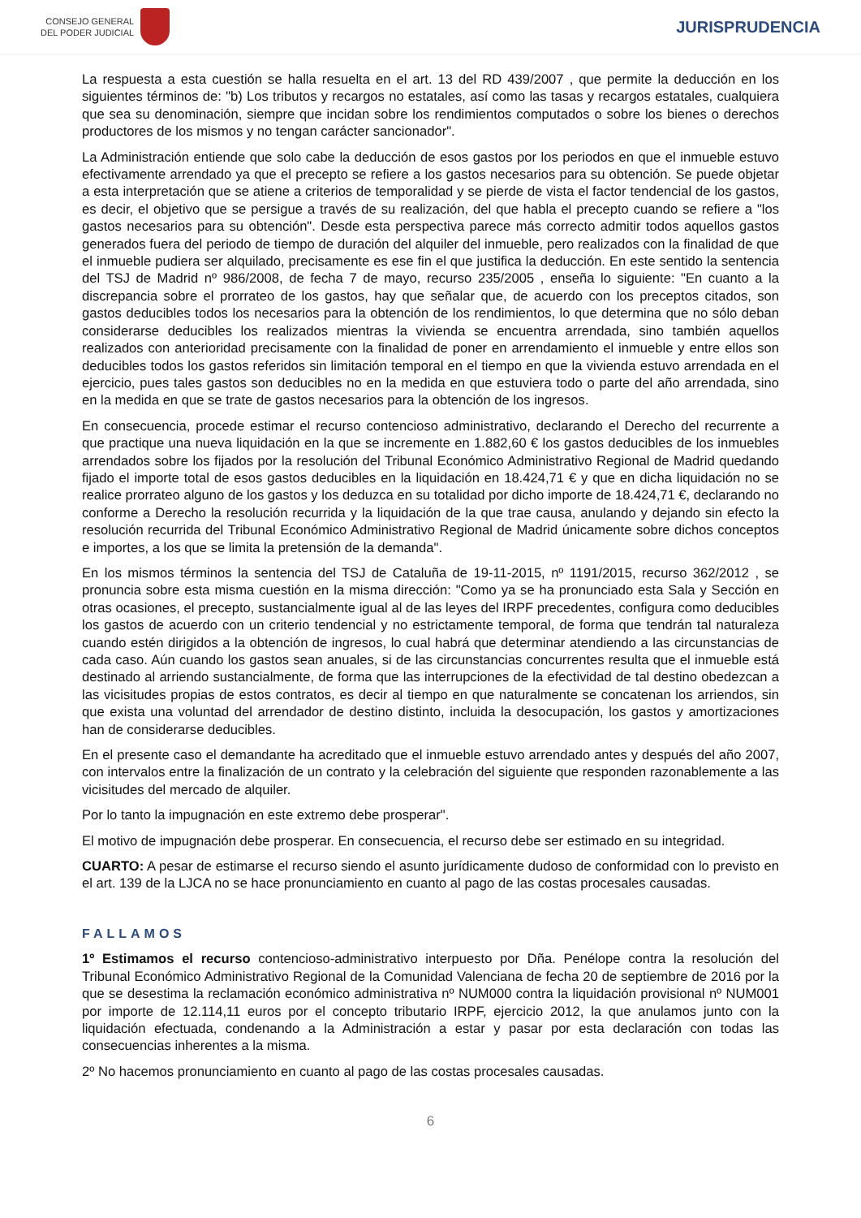CONSEJO GENERAL
DEL PODER JUDICIAL
JURISPRUDENCIA
La respuesta a esta cuestión se halla resuelta en el art. 13 del RD 439/2007 , que permite la deducción en los siguientes términos de: "b) Los tributos y recargos no estatales, así como las tasas y recargos estatales, cualquiera que sea su denominación, siempre que incidan sobre los rendimientos computados o sobre los bienes o derechos productores de los mismos y no tengan carácter sancionador".
La Administración entiende que solo cabe la deducción de esos gastos por los periodos en que el inmueble estuvo efectivamente arrendado ya que el precepto se refiere a los gastos necesarios para su obtención. Se puede objetar a esta interpretación que se atiene a criterios de temporalidad y se pierde de vista el factor tendencial de los gastos, es decir, el objetivo que se persigue a través de su realización, del que habla el precepto cuando se refiere a "los gastos necesarios para su obtención". Desde esta perspectiva parece más correcto admitir todos aquellos gastos generados fuera del periodo de tiempo de duración del alquiler del inmueble, pero realizados con la finalidad de que el inmueble pudiera ser alquilado, precisamente es ese fin el que justifica la deducción. En este sentido la sentencia del TSJ de Madrid nº 986/2008, de fecha 7 de mayo, recurso 235/2005 , enseña lo siguiente: "En cuanto a la discrepancia sobre el prorrateo de los gastos, hay que señalar que, de acuerdo con los preceptos citados, son gastos deducibles todos los necesarios para la obtención de los rendimientos, lo que determina que no sólo deban considerarse deducibles los realizados mientras la vivienda se encuentra arrendada, sino también aquellos realizados con anterioridad precisamente con la finalidad de poner en arrendamiento el inmueble y entre ellos son deducibles todos los gastos referidos sin limitación temporal en el tiempo en que la vivienda estuvo arrendada en el ejercicio, pues tales gastos son deducibles no en la medida en que estuviera todo o parte del año arrendada, sino en la medida en que se trate de gastos necesarios para la obtención de los ingresos.
En consecuencia, procede estimar el recurso contencioso administrativo, declarando el Derecho del recurrente a que practique una nueva liquidación en la que se incremente en 1.882,60 € los gastos deducibles de los inmuebles arrendados sobre los fijados por la resolución del Tribunal Económico Administrativo Regional de Madrid quedando fijado el importe total de esos gastos deducibles en la liquidación en 18.424,71 € y que en dicha liquidación no se realice prorrateo alguno de los gastos y los deduzca en su totalidad por dicho importe de 18.424,71 €, declarando no conforme a Derecho la resolución recurrida y la liquidación de la que trae causa, anulando y dejando sin efecto la resolución recurrida del Tribunal Económico Administrativo Regional de Madrid únicamente sobre dichos conceptos e importes, a los que se limita la pretensión de la demanda".
En los mismos términos la sentencia del TSJ de Cataluña de 19-11-2015, nº 1191/2015, recurso 362/2012 , se pronuncia sobre esta misma cuestión en la misma dirección: "Como ya se ha pronunciado esta Sala y Sección en otras ocasiones, el precepto, sustancialmente igual al de las leyes del IRPF precedentes, configura como deducibles los gastos de acuerdo con un criterio tendencial y no estrictamente temporal, de forma que tendrán tal naturaleza cuando estén dirigidos a la obtención de ingresos, lo cual habrá que determinar atendiendo a las circunstancias de cada caso. Aún cuando los gastos sean anuales, si de las circunstancias concurrentes resulta que el inmueble está destinado al arriendo sustancialmente, de forma que las interrupciones de la efectividad de tal destino obedezcan a las vicisitudes propias de estos contratos, es decir al tiempo en que naturalmente se concatenan los arriendos, sin que exista una voluntad del arrendador de destino distinto, incluida la desocupación, los gastos y amortizaciones han de considerarse deducibles.
En el presente caso el demandante ha acreditado que el inmueble estuvo arrendado antes y después del año 2007, con intervalos entre la finalización de un contrato y la celebración del siguiente que responden razonablemente a las vicisitudes del mercado de alquiler.
Por lo tanto la impugnación en este extremo debe prosperar".
El motivo de impugnación debe prosperar. En consecuencia, el recurso debe ser estimado en su integridad.
CUARTO: A pesar de estimarse el recurso siendo el asunto jurídicamente dudoso de conformidad con lo previsto en el art. 139 de la LJCA no se hace pronunciamiento en cuanto al pago de las costas procesales causadas.
FALLAMOS
1º Estimamos el recurso contencioso-administrativo interpuesto por Dña. Penélope contra la resolución del Tribunal Económico Administrativo Regional de la Comunidad Valenciana de fecha 20 de septiembre de 2016 por la que se desestima la reclamación económico administrativa nº NUM000 contra la liquidación provisional nº NUM001 por importe de 12.114,11 euros por el concepto tributario IRPF, ejercicio 2012, la que anulamos junto con la liquidación efectuada, condenando a la Administración a estar y pasar por esta declaración con todas las consecuencias inherentes a la misma.
2º No hacemos pronunciamiento en cuanto al pago de las costas procesales causadas.
6